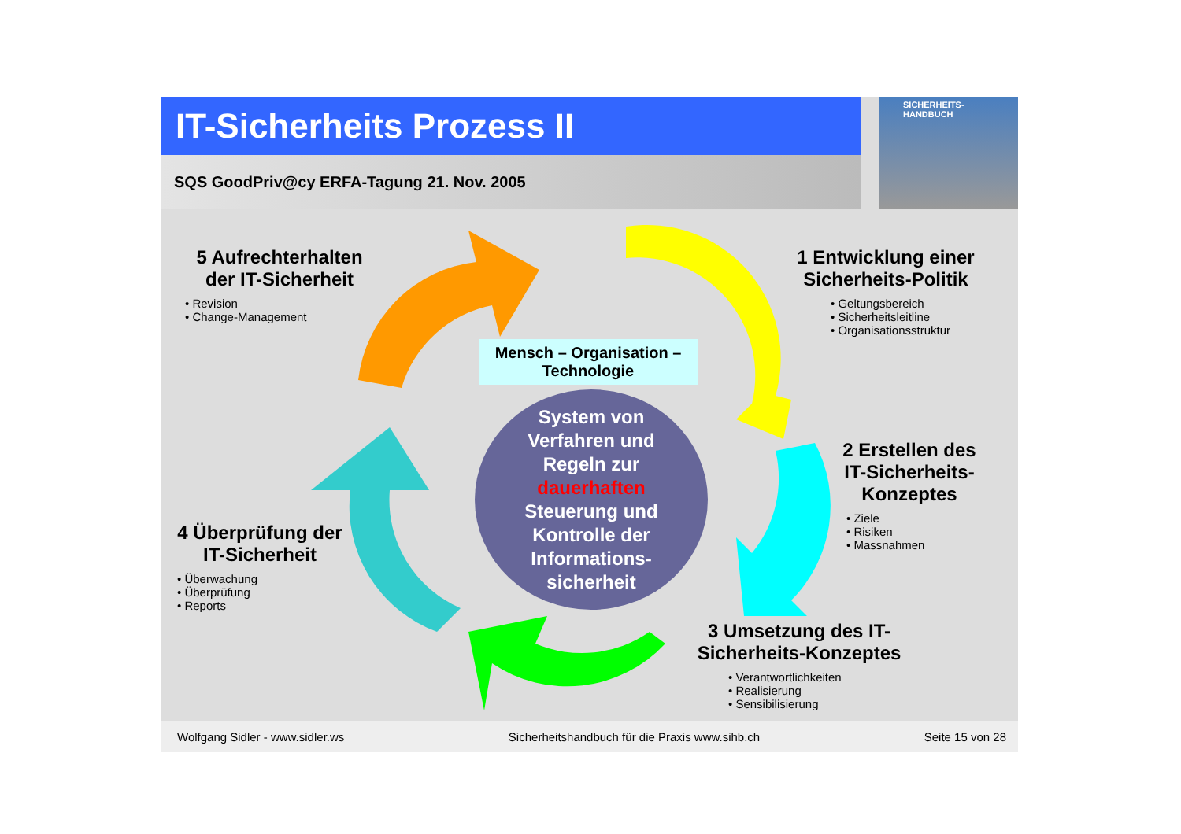IT-Sicherheits Prozess II
SQS GoodPriv@cy ERFA-Tagung 21. Nov. 2005
SICHERHEITS-
HANDBUCH
Mensch – Organisation –
Technologie
System von
Verfahren und
Regeln zur
dauerhaften
Steuerung und
Kontrolle der
Informations-
sicherheit
5 Aufrechterhalten der IT-Sicherheit
• Revision
• Change-Management
1 Entwicklung einer Sicherheits-Politik
• Geltungsbereich
• Sicherheitsleitline
• Organisationsstruktur
2 Erstellen des IT-Sicherheits-Konzeptes
• Ziele
• Risiken
• Massnahmen
4 Überprüfung der IT-Sicherheit
• Überwachung
• Überprüfung
• Reports
3 Umsetzung des IT-Sicherheits-Konzeptes
• Verantwortlichkeiten
• Realisierung
• Sensibilisierung
Wolfgang Sidler - www.sidler.ws Sicherheitshandbuch für die Praxis www.sihb.ch Seite 15 von 28